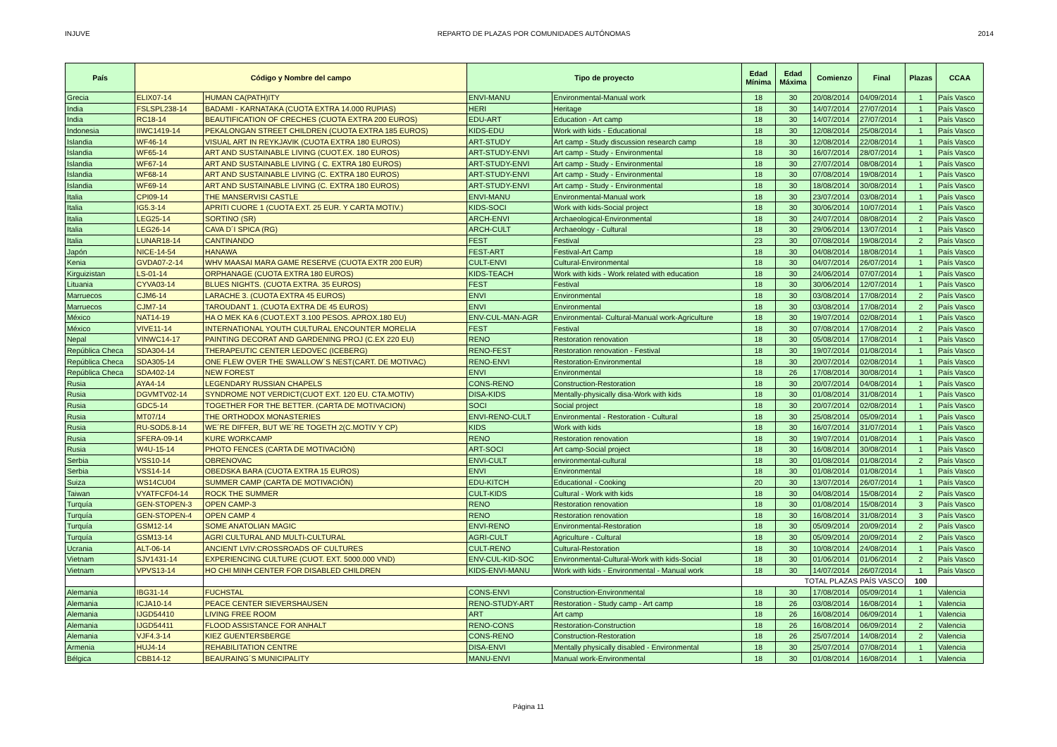INJUVE REPARTO DE PLAZAS POR COMUNIDADES AUTÓNOMAS 2014
| País | Código y Nombre del campo | | Tipo de proyecto | | Edad Mínima | Edad Máxima | Comienzo | Final | Plazas | CCAA |
| --- | --- | --- | --- | --- | --- | --- | --- | --- | --- | --- |
| Grecia | ELIX07-14 | HUMAN CA(PATH)ITY | ENVI-MANU | Environmental-Manual work | 18 | 30 | 20/08/2014 | 04/09/2014 | 1 | País Vasco |
| India | FSLSPL238-14 | BADAMI - KARNATAKA (CUOTA EXTRA 14.000 RUPIAS) | HERI | Heritage | 18 | 30 | 14/07/2014 | 27/07/2014 | 1 | País Vasco |
| India | RC18-14 | BEAUTIFICATION OF CRECHES (CUOTA EXTRA 200 EUROS) | EDU-ART | Education - Art camp | 18 | 30 | 14/07/2014 | 27/07/2014 | 1 | País Vasco |
| Indonesia | IIWC1419-14 | PEKALONGAN STREET CHILDREN (CUOTA EXTRA 185 EUROS) | KIDS-EDU | Work with kids - Educational | 18 | 30 | 12/08/2014 | 25/08/2014 | 1 | País Vasco |
| Islandia | WF46-14 | VISUAL ART IN REYKJAVIK (CUOTA EXTRA 180 EUROS) | ART-STUDY | Art camp - Study discussion research camp | 18 | 30 | 12/08/2014 | 22/08/2014 | 1 | País Vasco |
| Islandia | WF65-14 | ART AND SUSTAINABLE LIVING (CUOT.EX. 180 EUROS) | ART-STUDY-ENVI | Art camp - Study - Environmental | 18 | 30 | 16/07/2014 | 28/07/2014 | 1 | País Vasco |
| Islandia | WF67-14 | ART AND SUSTAINABLE LIVING ( C. EXTRA 180 EUROS) | ART-STUDY-ENVI | Art camp - Study - Environmental | 18 | 30 | 27/07/2014 | 08/08/2014 | 1 | País Vasco |
| Islandia | WF68-14 | ART AND SUSTAINABLE LIVING (C. EXTRA 180 EUROS) | ART-STUDY-ENVI | Art camp - Study - Environmental | 18 | 30 | 07/08/2014 | 19/08/2014 | 1 | País Vasco |
| Islandia | WF69-14 | ART AND SUSTAINABLE LIVING (C. EXTRA 180 EUROS) | ART-STUDY-ENVI | Art camp - Study - Environmental | 18 | 30 | 18/08/2014 | 30/08/2014 | 1 | País Vasco |
| Italia | CPI09-14 | THE MANSERVISI CASTLE | ENVI-MANU | Environmental-Manual work | 18 | 30 | 23/07/2014 | 03/08/2014 | 1 | País Vasco |
| Italia | IG5.3-14 | APRITI CUORE 1 (CUOTA EXT. 25 EUR. Y CARTA MOTIV.) | KIDS-SOCI | Work with kids-Social project | 18 | 30 | 30/06/2014 | 10/07/2014 | 1 | País Vasco |
| Italia | LEG25-14 | SORTINO (SR) | ARCH-ENVI | Archaeological-Environmental | 18 | 30 | 24/07/2014 | 08/08/2014 | 2 | País Vasco |
| Italia | LEG26-14 | CAVA D´I SPICA (RG) | ARCH-CULT | Archaeology - Cultural | 18 | 30 | 29/06/2014 | 13/07/2014 | 1 | País Vasco |
| Italia | LUNAR18-14 | CANTINANDO | FEST | Festival | 23 | 30 | 07/08/2014 | 19/08/2014 | 2 | País Vasco |
| Japón | NICE-14-54 | HANAWA | FEST-ART | Festival-Art Camp | 18 | 30 | 04/08/2014 | 18/08/2014 | 1 | País Vasco |
| Kenia | GVDA07-2-14 | WHV MAASAI MARA GAME RESERVE (CUOTA EXTR 200 EUR) | CULT-ENVI | Cultural-Environmental | 18 | 30 | 04/07/2014 | 26/07/2014 | 1 | País Vasco |
| Kirguizistan | LS-01-14 | ORPHANAGE (CUOTA EXTRA 180 EUROS) | KIDS-TEACH | Work with kids - Work related with education | 18 | 30 | 24/06/2014 | 07/07/2014 | 1 | País Vasco |
| Lituania | CYVA03-14 | BLUES NIGHTS. (CUOTA EXTRA. 35 EUROS) | FEST | Festival | 18 | 30 | 30/06/2014 | 12/07/2014 | 1 | País Vasco |
| Marruecos | CJM6-14 | LARACHE 3. (CUOTA EXTRA 45 EUROS) | ENVI | Environmental | 18 | 30 | 03/08/2014 | 17/08/2014 | 2 | País Vasco |
| Marruecos | CJM7-14 | TAROUDANT 1. (CUOTA EXTRA DE 45 EUROS) | ENVI | Environmental | 18 | 30 | 03/08/2014 | 17/08/2014 | 2 | País Vasco |
| México | NAT14-19 | HA O MEK KA 6 (CUOT.EXT 3.100 PESOS. APROX.180 EU) | ENV-CUL-MAN-AGR | Environmental- Cultural-Manual work-Agriculture | 18 | 30 | 19/07/2014 | 02/08/2014 | 1 | País Vasco |
| México | VIVE11-14 | INTERNATIONAL YOUTH CULTURAL ENCOUNTER MORELIA | FEST | Festival | 18 | 30 | 07/08/2014 | 17/08/2014 | 2 | País Vasco |
| Nepal | VINWC14-17 | PAINTING DECORAT AND GARDENING PROJ (C.EX 220 EU) | RENO | Restoration renovation | 18 | 30 | 05/08/2014 | 17/08/2014 | 1 | País Vasco |
| República Checa | SDA304-14 | THERAPEUTIC CENTER LEDOVEC (ICEBERG) | RENO-FEST | Restoration renovation - Festival | 18 | 30 | 19/07/2014 | 01/08/2014 | 1 | País Vasco |
| República Checa | SDA305-14 | ONE FLEW OVER THE SWALLOW´S NEST(CART. DE MOTIVAC) | RENO-ENVI | Restoration-Environmental | 18 | 30 | 20/07/2014 | 02/08/2014 | 1 | País Vasco |
| República Checa | SDA402-14 | NEW FOREST | ENVI | Environmental | 18 | 26 | 17/08/2014 | 30/08/2014 | 1 | País Vasco |
| Rusia | AYA4-14 | LEGENDARY RUSSIAN CHAPELS | CONS-RENO | Construction-Restoration | 18 | 30 | 20/07/2014 | 04/08/2014 | 1 | País Vasco |
| Rusia | DGVMTV02-14 | SYNDROME NOT VERDICT(CUOT EXT. 120 EU. CTA.MOTIV) | DISA-KIDS | Mentally-physically disa-Work with kids | 18 | 30 | 01/08/2014 | 31/08/2014 | 1 | País Vasco |
| Rusia | GDC5-14 | TOGETHER FOR THE BETTER. (CARTA DE MOTIVACION) | SOCI | Social project | 18 | 30 | 20/07/2014 | 02/08/2014 | 1 | País Vasco |
| Rusia | MT07/14 | THE ORTHODOX MONASTERIES | ENVI-RENO-CULT | Environmental - Restoration - Cultural | 18 | 30 | 25/08/2014 | 05/09/2014 | 1 | País Vasco |
| Rusia | RU-SOD5.8-14 | WE´RE DIFFER, BUT WE´RE TOGETH 2(C.MOTIV Y CP) | KIDS | Work with kids | 18 | 30 | 16/07/2014 | 31/07/2014 | 1 | País Vasco |
| Rusia | SFERA-09-14 | KURE WORKCAMP | RENO | Restoration renovation | 18 | 30 | 19/07/2014 | 01/08/2014 | 1 | País Vasco |
| Rusia | W4U-15-14 | PHOTO FENCES (CARTA DE MOTIVACIÓN) | ART-SOCI | Art camp-Social project | 18 | 30 | 16/08/2014 | 30/08/2014 | 1 | País Vasco |
| Serbia | VSS10-14 | OBRENOVAC | ENVI-CULT | environmental-cultural | 18 | 30 | 01/08/2014 | 01/08/2014 | 2 | País Vasco |
| Serbia | VSS14-14 | OBEDSKA BARA (CUOTA EXTRA 15 EUROS) | ENVI | Environmental | 18 | 30 | 01/08/2014 | 01/08/2014 | 1 | País Vasco |
| Suiza | WS14CU04 | SUMMER CAMP (CARTA DE MOTIVACIÓN) | EDU-KITCH | Educational - Cooking | 20 | 30 | 13/07/2014 | 26/07/2014 | 1 | País Vasco |
| Taiwan | VYATFCF04-14 | ROCK THE SUMMER | CULT-KIDS | Cultural - Work with kids | 18 | 30 | 04/08/2014 | 15/08/2014 | 2 | País Vasco |
| Turquía | GEN-STOPEN-3 | OPEN CAMP-3 | RENO | Restoration renovation | 18 | 30 | 01/08/2014 | 15/08/2014 | 3 | País Vasco |
| Turquía | GEN-STOPEN-4 | OPEN CAMP 4 | RENO | Restoration renovation | 18 | 30 | 16/08/2014 | 31/08/2014 | 3 | País Vasco |
| Turquía | GSM12-14 | SOME ANATOLIAN MAGIC | ENVI-RENO | Environmental-Restoration | 18 | 30 | 05/09/2014 | 20/09/2014 | 2 | País Vasco |
| Turquía | GSM13-14 | AGRI CULTURAL AND MULTI-CULTURAL | AGRI-CULT | Agriculture - Cultural | 18 | 30 | 05/09/2014 | 20/09/2014 | 2 | País Vasco |
| Ucrania | ALT-06-14 | ANCIENT LVIV:CROSSROADS OF CULTURES | CULT-RENO | Cultural-Restoration | 18 | 30 | 10/08/2014 | 24/08/2014 | 1 | País Vasco |
| Vietnam | SJV1431-14 | EXPERIENCING CULTURE (CUOT. EXT. 5000.000 VND) | ENV-CUL-KID-SOC | Environmental-Cultural-Work with kids-Social | 18 | 30 | 01/06/2014 | 01/06/2014 | 2 | País Vasco |
| Vietnam | VPVS13-14 | HO CHI MINH CENTER FOR DISABLED CHILDREN | KIDS-ENVI-MANU | Work with kids - Environmental - Manual work | 18 | 30 | 14/07/2014 | 26/07/2014 | 1 | País Vasco |
| | | | | | TOTAL PLAZAS PAÍS VASCO | | | | 100 | |
| Alemania | IBG31-14 | FUCHSTAL | CONS-ENVI | Construction-Environmental | 18 | 30 | 17/08/2014 | 05/09/2014 | 1 | Valencia |
| Alemania | ICJA10-14 | PEACE CENTER SIEVERSHAUSEN | RENO-STUDY-ART | Restoration - Study camp - Art camp | 18 | 26 | 03/08/2014 | 16/08/2014 | 1 | Valencia |
| Alemania | IJGD54410 | LIVING FREE ROOM | ART | Art camp | 18 | 26 | 16/08/2014 | 06/09/2014 | 1 | Valencia |
| Alemania | IJGD54411 | FLOOD ASSISTANCE FOR ANHALT | RENO-CONS | Restoration-Construction | 18 | 26 | 16/08/2014 | 06/09/2014 | 2 | Valencia |
| Alemania | VJF4.3-14 | KIEZ GUENTERSBERGE | CONS-RENO | Construction-Restoration | 18 | 26 | 25/07/2014 | 14/08/2014 | 2 | Valencia |
| Armenia | HUJ4-14 | REHABILITATION CENTRE | DISA-ENVI | Mentally physically disabled - Environmental | 18 | 30 | 25/07/2014 | 07/08/2014 | 1 | Valencia |
| Bélgica | CBB14-12 | BEAURAING´S MUNICIPALITY | MANU-ENVI | Manual work-Environmental | 18 | 30 | 01/08/2014 | 16/08/2014 | 1 | Valencia |
Página 11